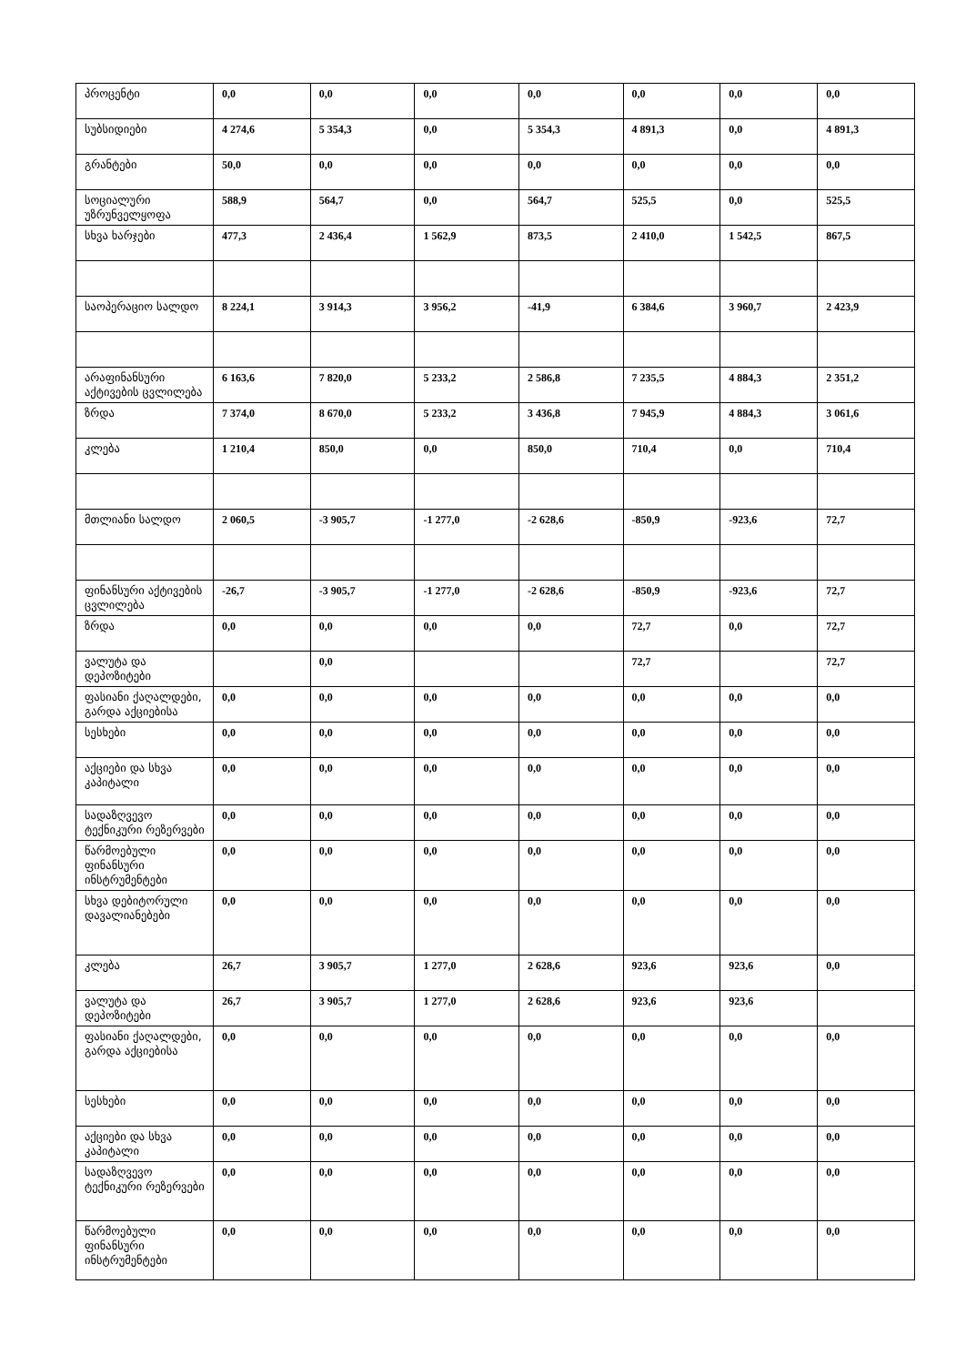| პროცენტი | 0,0 | 0,0 | 0,0 | 0,0 | 0,0 | 0,0 | 0,0 |
| სუბსიდიები | 4 274,6 | 5 354,3 | 0,0 | 5 354,3 | 4 891,3 | 0,0 | 4 891,3 |
| გრანტები | 50,0 | 0,0 | 0,0 | 0,0 | 0,0 | 0,0 | 0,0 |
| სოციალური უზრუნველყოფა | 588,9 | 564,7 | 0,0 | 564,7 | 525,5 | 0,0 | 525,5 |
| სხვა ხარჯები | 477,3 | 2 436,4 | 1 562,9 | 873,5 | 2 410,0 | 1 542,5 | 867,5 |
| საოპერაციო სალდო | 8 224,1 | 3 914,3 | 3 956,2 | -41,9 | 6 384,6 | 3 960,7 | 2 423,9 |
| არაფინანსური აქტივების ცვლილება | 6 163,6 | 7 820,0 | 5 233,2 | 2 586,8 | 7 235,5 | 4 884,3 | 2 351,2 |
| ზრდა | 7 374,0 | 8 670,0 | 5 233,2 | 3 436,8 | 7 945,9 | 4 884,3 | 3 061,6 |
| კლება | 1 210,4 | 850,0 | 0,0 | 850,0 | 710,4 | 0,0 | 710,4 |
| მთლიანი სალდო | 2 060,5 | -3 905,7 | -1 277,0 | -2 628,6 | -850,9 | -923,6 | 72,7 |
| ფინანსური აქტივების ცვლილება | -26,7 | -3 905,7 | -1 277,0 | -2 628,6 | -850,9 | -923,6 | 72,7 |
| ზრდა | 0,0 | 0,0 | 0,0 | 0,0 | 72,7 | 0,0 | 72,7 |
| ვალუტა და დეპოზიტები | | 0,0 | | | 72,7 | | 72,7 |
| ფასიანი ქაღალდები, გარდა აქციებისა | 0,0 | 0,0 | 0,0 | 0,0 | 0,0 | 0,0 | 0,0 |
| სესხები | 0,0 | 0,0 | 0,0 | 0,0 | 0,0 | 0,0 | 0,0 |
| აქციები და სხვა კაპიტალი | 0,0 | 0,0 | 0,0 | 0,0 | 0,0 | 0,0 | 0,0 |
| სადაზღვევო ტექნიკური რეზერვები | 0,0 | 0,0 | 0,0 | 0,0 | 0,0 | 0,0 | 0,0 |
| წარმოებული ფინანსური ინსტრუმენტები | 0,0 | 0,0 | 0,0 | 0,0 | 0,0 | 0,0 | 0,0 |
| სხვა დებიტორული დავალიანებები | 0,0 | 0,0 | 0,0 | 0,0 | 0,0 | 0,0 | 0,0 |
| კლება | 26,7 | 3 905,7 | 1 277,0 | 2 628,6 | 923,6 | 923,6 | 0,0 |
| ვალუტა და დეპოზიტები | 26,7 | 3 905,7 | 1 277,0 | 2 628,6 | 923,6 | 923,6 | |
| ფასიანი ქაღალდები, გარდა აქციებისა | 0,0 | 0,0 | 0,0 | 0,0 | 0,0 | 0,0 | 0,0 |
| სესხები | 0,0 | 0,0 | 0,0 | 0,0 | 0,0 | 0,0 | 0,0 |
| აქციები და სხვა კაპიტალი | 0,0 | 0,0 | 0,0 | 0,0 | 0,0 | 0,0 | 0,0 |
| სადაზღვევო ტექნიკური რეზერვები | 0,0 | 0,0 | 0,0 | 0,0 | 0,0 | 0,0 | 0,0 |
| წარმოებული ფინანსური ინსტრუმენტები | 0,0 | 0,0 | 0,0 | 0,0 | 0,0 | 0,0 | 0,0 |